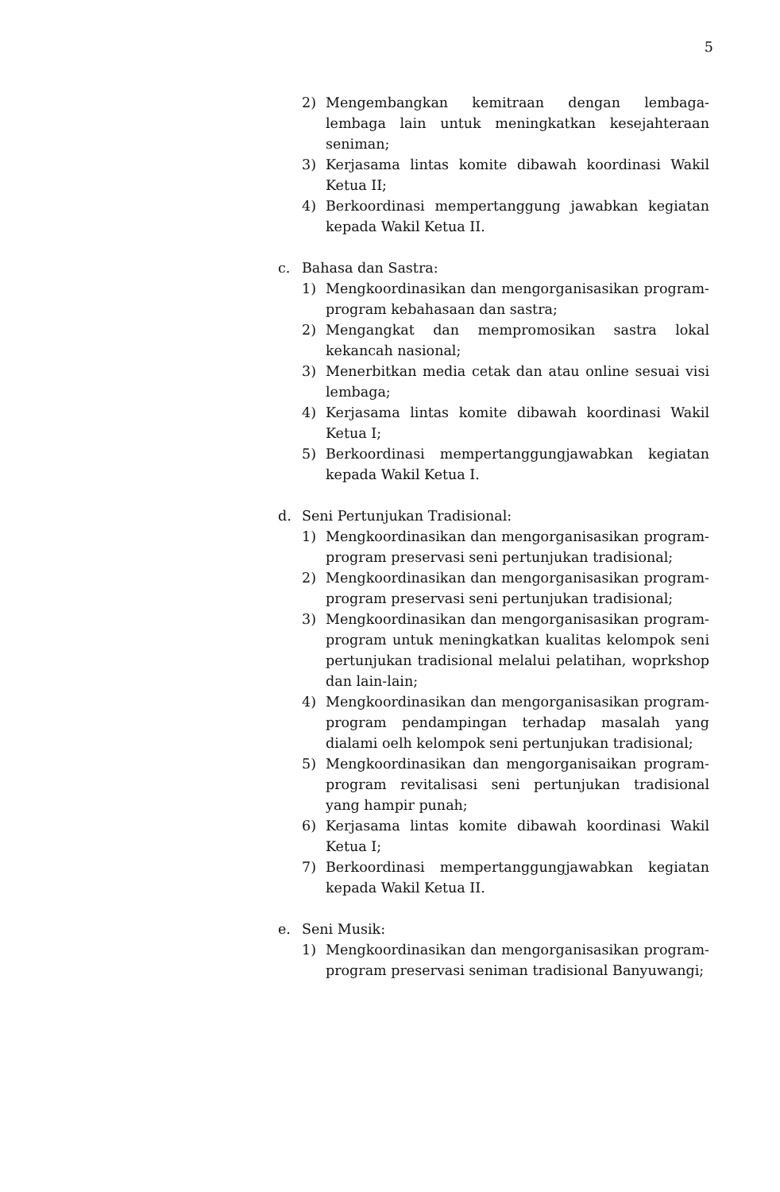5
2) Mengembangkan kemitraan dengan lembaga-lembaga lain untuk meningkatkan kesejahteraan seniman;
3) Kerjasama lintas komite dibawah koordinasi Wakil Ketua II;
4) Berkoordinasi mempertanggung jawabkan kegiatan kepada Wakil Ketua II.
c. Bahasa dan Sastra:
1) Mengkoordinasikan dan mengorganisasikan program-program kebahasaan dan sastra;
2) Mengangkat dan mempromosikan sastra lokal kekancah nasional;
3) Menerbitkan media cetak dan atau online sesuai visi lembaga;
4) Kerjasama lintas komite dibawah koordinasi Wakil Ketua I;
5) Berkoordinasi mempertanggungjawabkan kegiatan kepada Wakil Ketua I.
d. Seni Pertunjukan Tradisional:
1) Mengkoordinasikan dan mengorganisasikan program-program preservasi seni pertunjukan tradisional;
2) Mengkoordinasikan dan mengorganisasikan program-program preservasi seni pertunjukan tradisional;
3) Mengkoordinasikan dan mengorganisasikan program-program untuk meningkatkan kualitas kelompok seni pertunjukan tradisional melalui pelatihan, woprkshop dan lain-lain;
4) Mengkoordinasikan dan mengorganisasikan program-program pendampingan terhadap masalah yang dialami oelh kelompok seni pertunjukan tradisional;
5) Mengkoordinasikan dan mengorganisaikan program-program revitalisasi seni pertunjukan tradisional yang hampir punah;
6) Kerjasama lintas komite dibawah koordinasi Wakil Ketua I;
7) Berkoordinasi mempertanggungjawabkan kegiatan kepada Wakil Ketua II.
e. Seni Musik:
1) Mengkoordinasikan dan mengorganisasikan program-program preservasi seniman tradisional Banyuwangi;